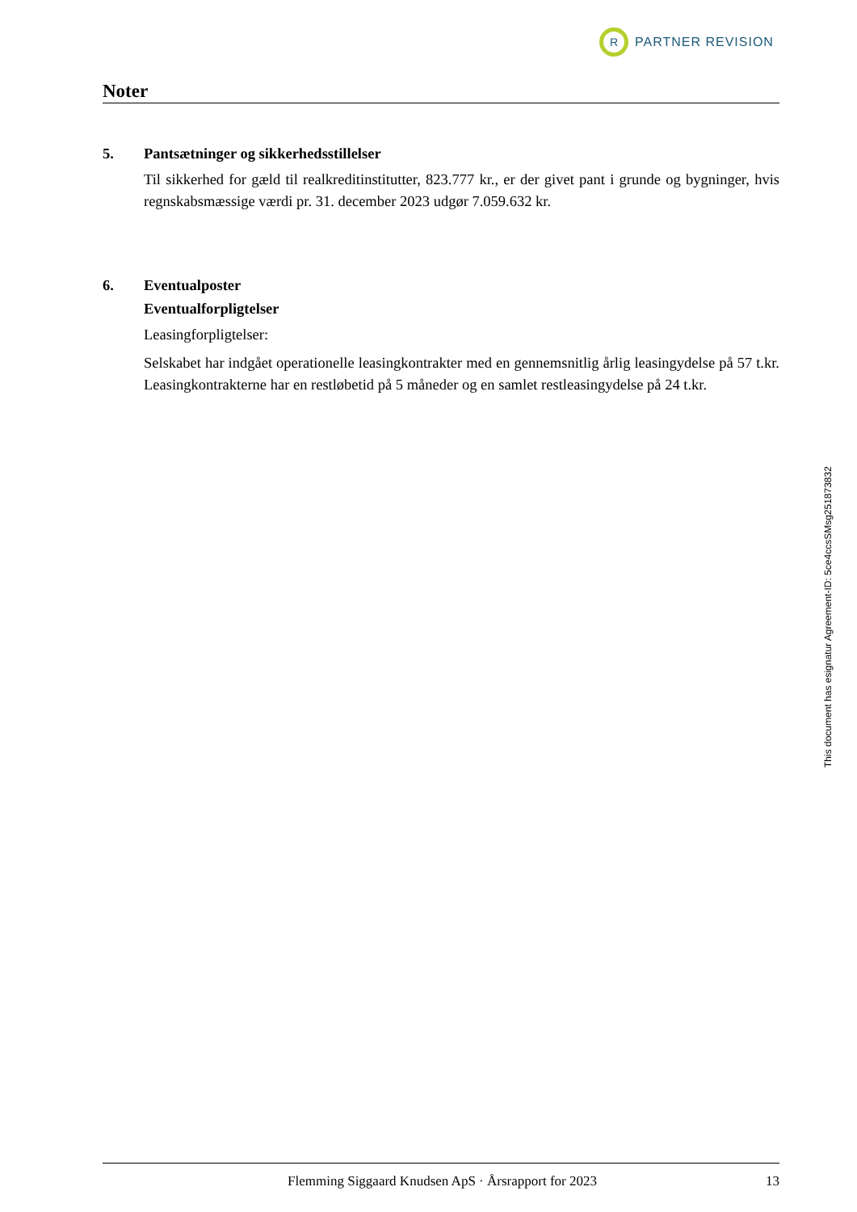R
PARTNER REVISION
Noter
5. Pantsætninger og sikkerhedsstillelser
Til sikkerhed for gæld til realkreditinstitutter, 823.777 kr., er der givet pant i grunde og bygninger, hvis regnskabsmæssige værdi pr. 31. december 2023 udgør 7.059.632 kr.
6. Eventualposter
Eventualforpligtelser
Leasingforpligtelser:
Selskabet har indgået operationelle leasingkontrakter med en gennemsnitlig årlig leasingydelse på 57 t.kr. Leasingkontrakterne har en restløbetid på 5 måneder og en samlet restleasingydelse på 24 t.kr.
This document has esignatur Agreement-ID: 5ce4ccsSMsg251873832
Flemming Siggaard Knudsen ApS · Årsrapport for 2023 13